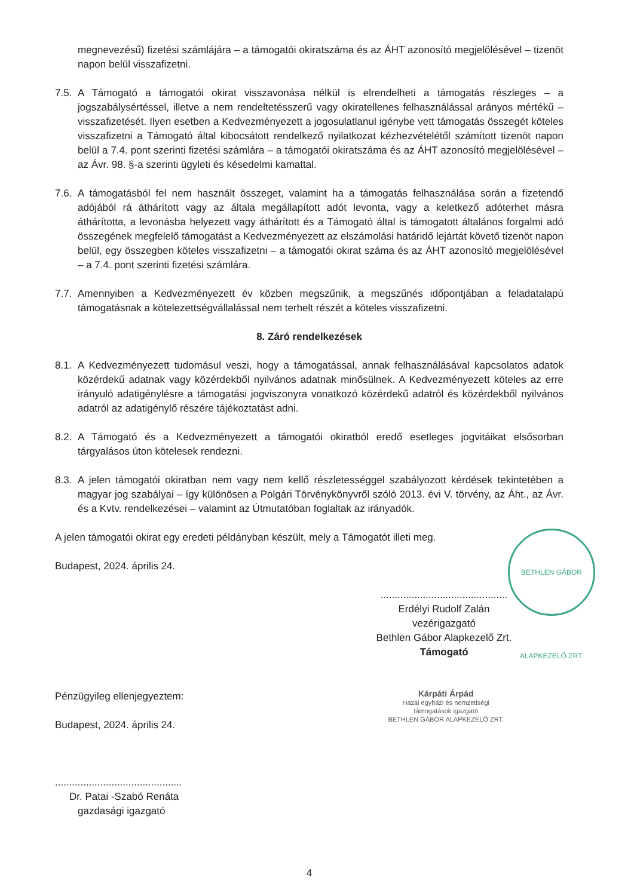megnevezésű) fizetési számlájára – a támogatói okiratszáma és az ÁHT azonosító megjelölésével – tizenöt napon belül visszafizetni.
7.5.
A Támogató a támogatói okirat visszavonása nélkül is elrendelheti a támogatás részleges – a jogszabálysértéssel, illetve a nem rendeltetésszerű vagy okiratellenes felhasználással arányos mértékű – visszafizetését. Ilyen esetben a Kedvezményezett a jogosulatlanul igénybe vett támogatás összegét köteles visszafizetni a Támogató által kibocsátott rendelkező nyilatkozat kézhezvételétől számított tizenöt napon belül a 7.4. pont szerinti fizetési számlára – a támogatói okiratszáma és az ÁHT azonosító megjelölésével – az Ávr. 98. §-a szerinti ügyleti és késedelmi kamattal.
7.6.
A támogatásból fel nem használt összeget, valamint ha a támogatás felhasználása során a fizetendő adójából rá áthárított vagy az általa megállapított adót levonta, vagy a keletkező adóterhet másra áthárította, a levonásba helyezett vagy áthárított és a Támogató által is támogatott általános forgalmi adó összegének megfelelő támogatást a Kedvezményezett az elszámolási határidő lejártát követő tizenöt napon belül, egy összegben köteles visszafizetni – a támogatói okirat száma és az ÁHT azonosító megjelölésével – a 7.4. pont szerinti fizetési számlára.
7.7.
Amennyiben a Kedvezményezett év közben megszűnik, a megszűnés időpontjában a feladatalapú támogatásnak a kötelezettségvállalással nem terhelt részét a köteles visszafizetni.
8. Záró rendelkezések
8.1.
A Kedvezményezett tudomásul veszi, hogy a támogatással, annak felhasználásával kapcsolatos adatok közérdekű adatnak vagy közérdekből nyilvános adatnak minősülnek. A Kedvezményezett köteles az erre irányuló adatigénylésre a támogatási jogviszonyra vonatkozó közérdekű adatról és közérdekből nyilvános adatról az adatigénylő részére tájékoztatást adni.
8.2.
A Támogató és a Kedvezményezett a támogatói okiratból eredő esetleges jogvitáikat elsősorban tárgyalásos úton kötelesek rendezni.
8.3.
A jelen támogatói okiratban nem vagy nem kellő részletességgel szabályozott kérdések tekintetében a magyar jog szabályai – így különösen a Polgári Törvénykönyvről szóló 2013. évi V. törvény, az Áht., az Ávr. és a Kvtv. rendelkezései – valamint az Útmutatóban foglaltak az irányadók.
A jelen támogatói okirat egy eredeti példányban készült, mely a Támogatót illeti meg.
Budapest, 2024. április 24.
.............................................
Erdélyi Rudolf Zalán
vezérigazgató
Bethlen Gábor Alapkezelő Zrt.
Támogató
Pénzügyileg ellenjegyeztem:
Budapest, 2024. április 24.
.............................................
Dr. Patai -Szabó Renáta
gazdasági igazgató
Kárpáti Árpád
Hazai egyházi és nemzetiségi
támogatások igazgató
BETHLEN GÁBOR ALAPKEZELŐ ZRT.
4
BETHLEN GÁBOR ALAPKEZELŐ ZRT.